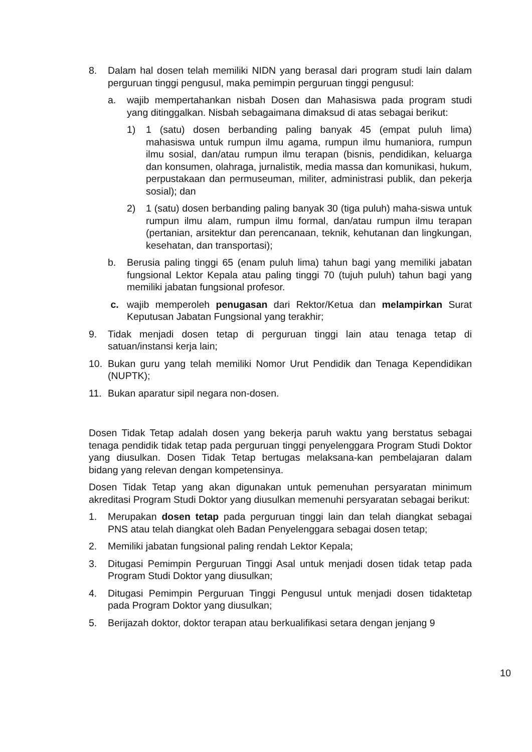8. Dalam hal dosen telah memiliki NIDN yang berasal dari program studi lain dalam perguruan tinggi pengusul, maka pemimpin perguruan tinggi pengusul:
a. wajib mempertahankan nisbah Dosen dan Mahasiswa pada program studi yang ditinggalkan. Nisbah sebagaimana dimaksud di atas sebagai berikut:
1) 1 (satu) dosen berbanding paling banyak 45 (empat puluh lima) mahasiswa untuk rumpun ilmu agama, rumpun ilmu humaniora, rumpun ilmu sosial, dan/atau rumpun ilmu terapan (bisnis, pendidikan, keluarga dan konsumen, olahraga, jurnalistik, media massa dan komunikasi, hukum, perpustakaan dan permuseuman, militer, administrasi publik, dan pekerja sosial); dan
2) 1 (satu) dosen berbanding paling banyak 30 (tiga puluh) maha-siswa untuk rumpun ilmu alam, rumpun ilmu formal, dan/atau rumpun ilmu terapan (pertanian, arsitektur dan perencanaan, teknik, kehutanan dan lingkungan, kesehatan, dan transportasi);
b. Berusia paling tinggi 65 (enam puluh lima) tahun bagi yang memiliki jabatan fungsional Lektor Kepala atau paling tinggi 70 (tujuh puluh) tahun bagi yang memiliki jabatan fungsional profesor.
c. wajib memperoleh penugasan dari Rektor/Ketua dan melampirkan Surat Keputusan Jabatan Fungsional yang terakhir;
9. Tidak menjadi dosen tetap di perguruan tinggi lain atau tenaga tetap di satuan/instansi kerja lain;
10. Bukan guru yang telah memiliki Nomor Urut Pendidik dan Tenaga Kependidikan (NUPTK);
11. Bukan aparatur sipil negara non-dosen.
Dosen Tidak Tetap adalah dosen yang bekerja paruh waktu yang berstatus sebagai tenaga pendidik tidak tetap pada perguruan tinggi penyelenggara Program Studi Doktor yang diusulkan. Dosen Tidak Tetap bertugas melaksana-kan pembelajaran dalam bidang yang relevan dengan kompetensinya.
Dosen Tidak Tetap yang akan digunakan untuk pemenuhan persyaratan minimum akreditasi Program Studi Doktor yang diusulkan memenuhi persyaratan sebagai berikut:
1. Merupakan dosen tetap pada perguruan tinggi lain dan telah diangkat sebagai PNS atau telah diangkat oleh Badan Penyelenggara sebagai dosen tetap;
2. Memiliki jabatan fungsional paling rendah Lektor Kepala;
3. Ditugasi Pemimpin Perguruan Tinggi Asal untuk menjadi dosen tidak tetap pada Program Studi Doktor yang diusulkan;
4. Ditugasi Pemimpin Perguruan Tinggi Pengusul untuk menjadi dosen tidaktetap pada Program Doktor yang diusulkan;
5. Berijazah doktor, doktor terapan atau berkualifikasi setara dengan jenjang 9
10